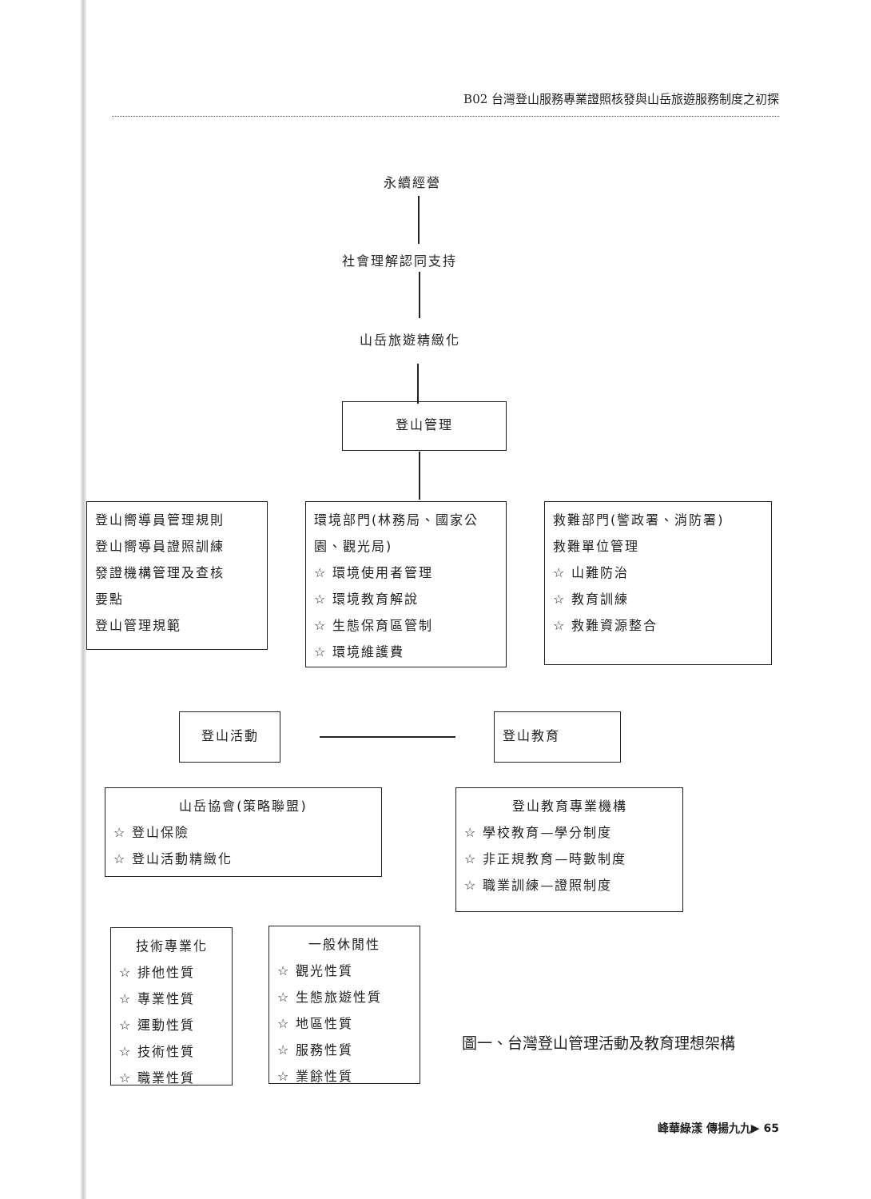B02 台灣登山服務專業證照核發與山岳旅遊服務制度之初探
永續經營
社會理解認同支持
山岳旅遊精緻化
登山管理
登山嚮導員管理規則
登山嚮導員證照訓練
發證機構管理及查核
要點
登山管理規範
環境部門(林務局、國家公園、觀光局)
☆ 環境使用者管理
☆ 環境教育解說
☆ 生態保育區管制
☆ 環境維護費
救難部門(警政署、消防署)
救難單位管理
☆ 山難防治
☆ 教育訓練
☆ 救難資源整合
登山活動 登山教育
山岳協會(策略聯盟)
☆ 登山保險
☆ 登山活動精緻化
登山教育專業機構
☆ 學校教育—學分制度
☆ 非正規教育—時數制度
☆ 職業訓練—證照制度
技術專業化
☆ 排他性質
☆ 專業性質
☆ 運動性質
☆ 技術性質
☆ 職業性質
一般休閒性
☆ 觀光性質
☆ 生態旅遊性質
☆ 地區性質
☆ 服務性質
☆ 業餘性質
圖一、台灣登山管理活動及教育理想架構
峰華綠漾 傳揚九九▶ 65